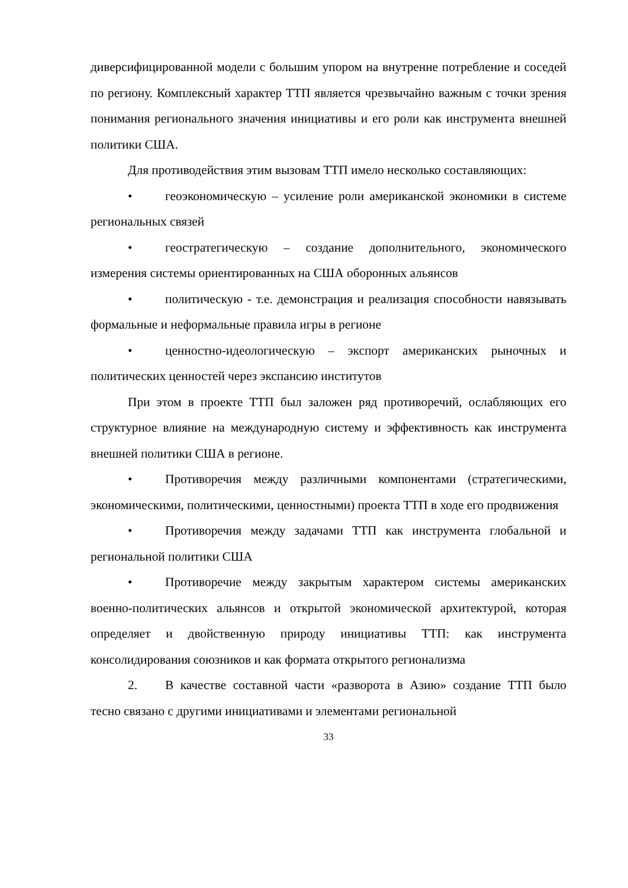диверсифицированной модели с большим упором на внутренне потребление и соседей по региону. Комплексный характер ТТП является чрезвычайно важным с точки зрения понимания регионального значения инициативы и его роли как инструмента внешней политики США.
Для противодействия этим вызовам ТТП имело несколько составляющих:
• геоэкономическую – усиление роли американской экономики в системе региональных связей
• геостратегическую – создание дополнительного, экономического измерения системы ориентированных на США оборонных альянсов
• политическую - т.е. демонстрация и реализация способности навязывать формальные и неформальные правила игры в регионе
• ценностно-идеологическую – экспорт американских рыночных и политических ценностей через экспансию институтов
При этом в проекте ТТП был заложен ряд противоречий, ослабляющих его структурное влияние на международную систему и эффективность как инструмента внешней политики США в регионе.
• Противоречия между различными компонентами (стратегическими, экономическими, политическими, ценностными) проекта ТТП в ходе его продвижения
• Противоречия между задачами ТТП как инструмента глобальной и региональной политики США
• Противоречие между закрытым характером системы американских военно-политических альянсов и открытой экономической архитектурой, которая определяет и двойственную природу инициативы ТТП: как инструмента консолидирования союзников и как формата открытого регионализма
2. В качестве составной части «разворота в Азию» создание ТТП было тесно связано с другими инициативами и элементами региональной
33